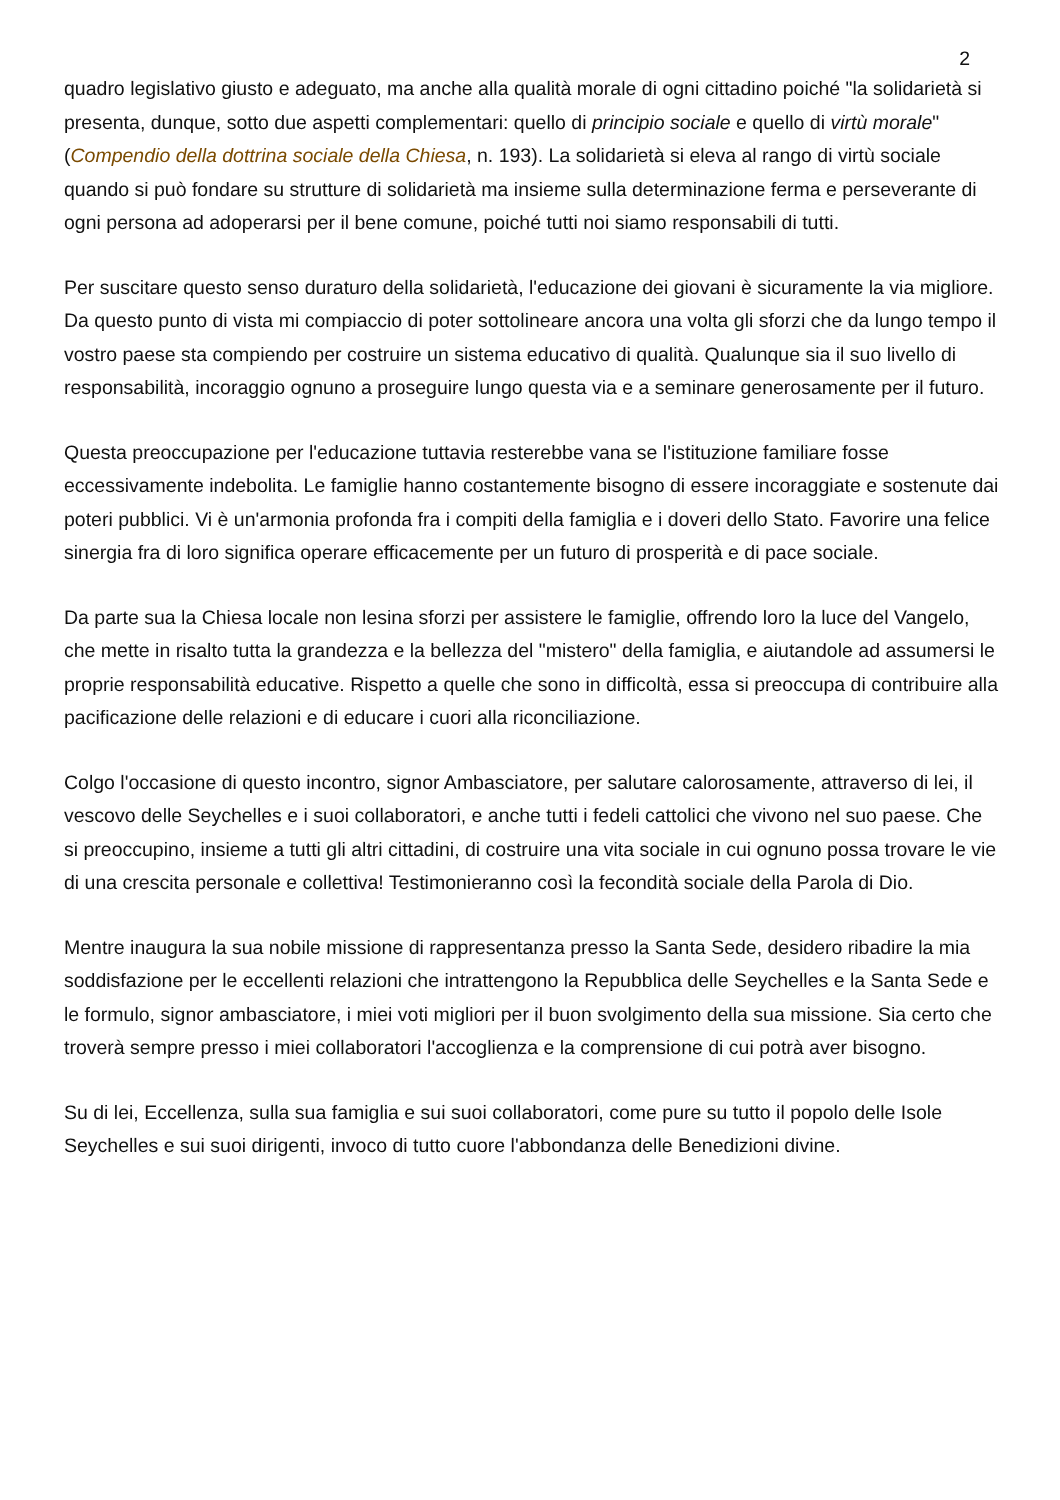2
quadro legislativo giusto e adeguato, ma anche alla qualità morale di ogni cittadino poiché "la solidarietà si presenta, dunque, sotto due aspetti complementari: quello di principio sociale e quello di virtù morale" (Compendio della dottrina sociale della Chiesa, n. 193). La solidarietà si eleva al rango di virtù sociale quando si può fondare su strutture di solidarietà ma insieme sulla determinazione ferma e perseverante di ogni persona ad adoperarsi per il bene comune, poiché tutti noi siamo responsabili di tutti.
Per suscitare questo senso duraturo della solidarietà, l'educazione dei giovani è sicuramente la via migliore. Da questo punto di vista mi compiaccio di poter sottolineare ancora una volta gli sforzi che da lungo tempo il vostro paese sta compiendo per costruire un sistema educativo di qualità. Qualunque sia il suo livello di responsabilità, incoraggio ognuno a proseguire lungo questa via e a seminare generosamente per il futuro.
Questa preoccupazione per l'educazione tuttavia resterebbe vana se l'istituzione familiare fosse eccessivamente indebolita. Le famiglie hanno costantemente bisogno di essere incoraggiate e sostenute dai poteri pubblici. Vi è un'armonia profonda fra i compiti della famiglia e i doveri dello Stato. Favorire una felice sinergia fra di loro significa operare efficacemente per un futuro di prosperità e di pace sociale.
Da parte sua la Chiesa locale non lesina sforzi per assistere le famiglie, offrendo loro la luce del Vangelo, che mette in risalto tutta la grandezza e la bellezza del "mistero" della famiglia, e aiutandole ad assumersi le proprie responsabilità educative. Rispetto a quelle che sono in difficoltà, essa si preoccupa di contribuire alla pacificazione delle relazioni e di educare i cuori alla riconciliazione.
Colgo l'occasione di questo incontro, signor Ambasciatore, per salutare calorosamente, attraverso di lei, il vescovo delle Seychelles e i suoi collaboratori, e anche tutti i fedeli cattolici che vivono nel suo paese. Che si preoccupino, insieme a tutti gli altri cittadini, di costruire una vita sociale in cui ognuno possa trovare le vie di una crescita personale e collettiva! Testimonieranno così la fecondità sociale della Parola di Dio.
Mentre inaugura la sua nobile missione di rappresentanza presso la Santa Sede, desidero ribadire la mia soddisfazione per le eccellenti relazioni che intrattengono la Repubblica delle Seychelles e la Santa Sede e le formulo, signor ambasciatore, i miei voti migliori per il buon svolgimento della sua missione. Sia certo che troverà sempre presso i miei collaboratori l'accoglienza e la comprensione di cui potrà aver bisogno.
Su di lei, Eccellenza, sulla sua famiglia e sui suoi collaboratori, come pure su tutto il popolo delle Isole Seychelles e sui suoi dirigenti, invoco di tutto cuore l'abbondanza delle Benedizioni divine.